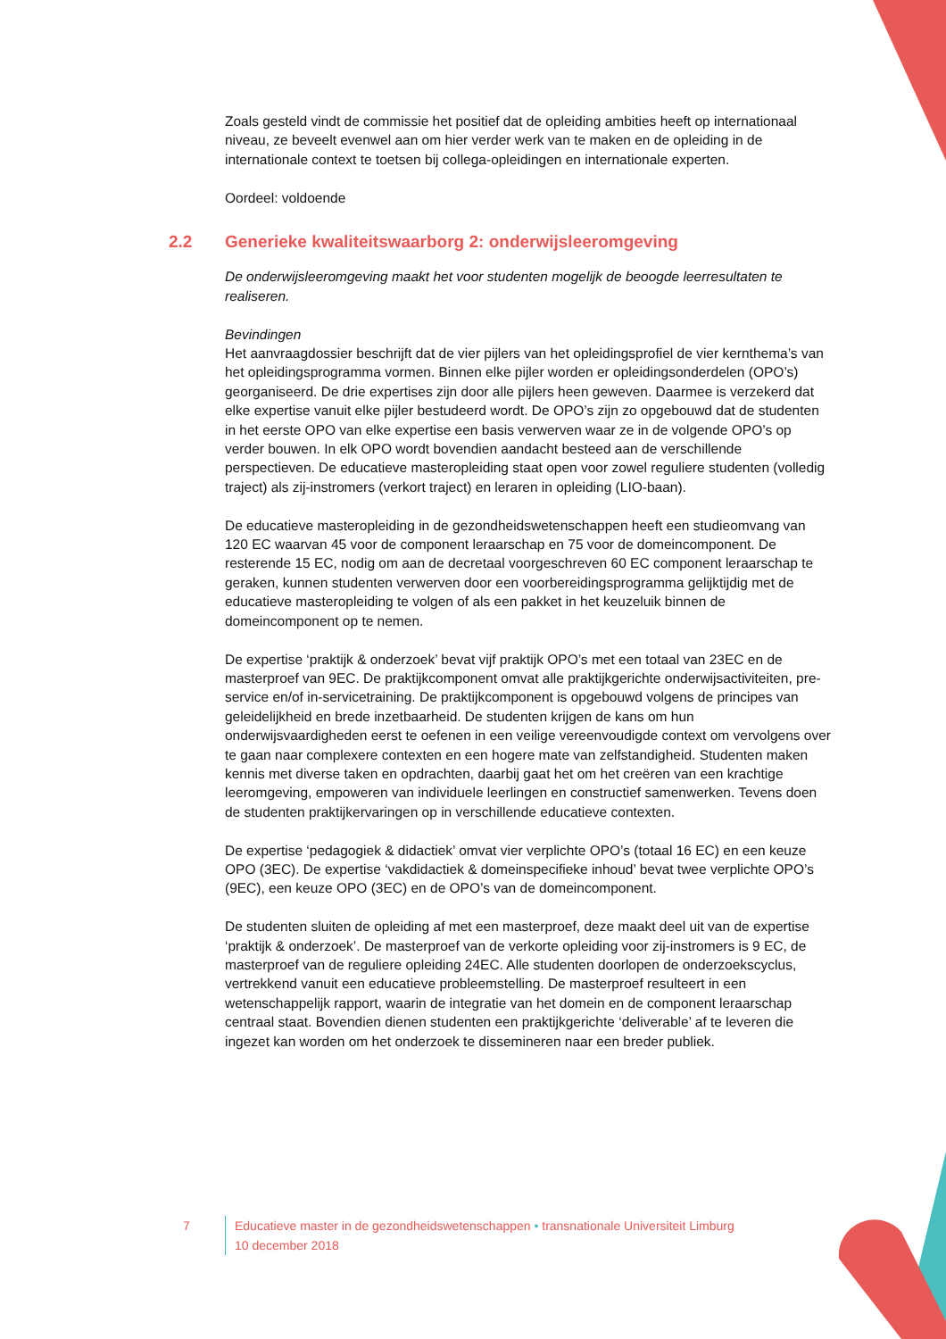Zoals gesteld vindt de commissie het positief dat de opleiding ambities heeft op internationaal niveau, ze beveelt evenwel aan om hier verder werk van te maken en de opleiding in de internationale context te toetsen bij collega-opleidingen en internationale experten.
Oordeel: voldoende
2.2 Generieke kwaliteitswaarborg 2: onderwijsleeromgeving
De onderwijsleeromgeving maakt het voor studenten mogelijk de beoogde leerresultaten te realiseren.
Bevindingen
Het aanvraagdossier beschrijft dat de vier pijlers van het opleidingsprofiel de vier kernthema’s van het opleidingsprogramma vormen. Binnen elke pijler worden er opleidingsonderdelen (OPO’s) georganiseerd. De drie expertises zijn door alle pijlers heen geweven. Daarmee is verzekerd dat elke expertise vanuit elke pijler bestudeerd wordt. De OPO’s zijn zo opgebouwd dat de studenten in het eerste OPO van elke expertise een basis verwerven waar ze in de volgende OPO’s op verder bouwen. In elk OPO wordt bovendien aandacht besteed aan de verschillende perspectieven. De educatieve masteropleiding staat open voor zowel reguliere studenten (volledig traject) als zij-instromers (verkort traject) en leraren in opleiding (LIO-baan).
De educatieve masteropleiding in de gezondheidswetenschappen heeft een studieomvang van 120 EC waarvan 45 voor de component leraarschap en 75 voor de domeincomponent. De resterende 15 EC, nodig om aan de decretaal voorgeschreven 60 EC component leraarschap te geraken, kunnen studenten verwerven door een voorbereidingsprogramma gelijktijdig met de educatieve masteropleiding te volgen of als een pakket in het keuzeluik binnen de domeincomponent op te nemen.
De expertise ‘praktijk & onderzoek’ bevat vijf praktijk OPO’s met een totaal van 23EC en de masterproef van 9EC. De praktijkcomponent omvat alle praktijkgerichte onderwijsactiviteiten, pre-service en/of in-servicetraining. De praktijkcomponent is opgebouwd volgens de principes van geleidelijkheid en brede inzetbaarheid. De studenten krijgen de kans om hun onderwijsvaardigheden eerst te oefenen in een veilige vereenvoudigde context om vervolgens over te gaan naar complexere contexten en een hogere mate van zelfstandigheid. Studenten maken kennis met diverse taken en opdrachten, daarbij gaat het om het creëren van een krachtige leeromgeving, empoweren van individuele leerlingen en constructief samenwerken. Tevens doen de studenten praktijkervaringen op in verschillende educatieve contexten.
De expertise ‘pedagogiek & didactiek’ omvat vier verplichte OPO’s (totaal 16 EC) en een keuze OPO (3EC). De expertise ‘vakdidactiek & domeinspecifieke inhoud’ bevat twee verplichte OPO’s (9EC), een keuze OPO (3EC) en de OPO’s van de domeincomponent.
De studenten sluiten de opleiding af met een masterproef, deze maakt deel uit van de expertise ‘praktijk & onderzoek’. De masterproef van de verkorte opleiding voor zij-instromers is 9 EC, de masterproef van de reguliere opleiding 24EC. Alle studenten doorlopen de onderzoekscyclus, vertrekkend vanuit een educatieve probleemstelling. De masterproef resulteert in een wetenschappelijk rapport, waarin de integratie van het domein en de component leraarschap centraal staat. Bovendien dienen studenten een praktijkgerichte ‘deliverable’ af te leveren die ingezet kan worden om het onderzoek te dissemineren naar een breder publiek.
7 Educatieve master in de gezondheidswetenschappen • transnationale Universiteit Limburg
10 december 2018